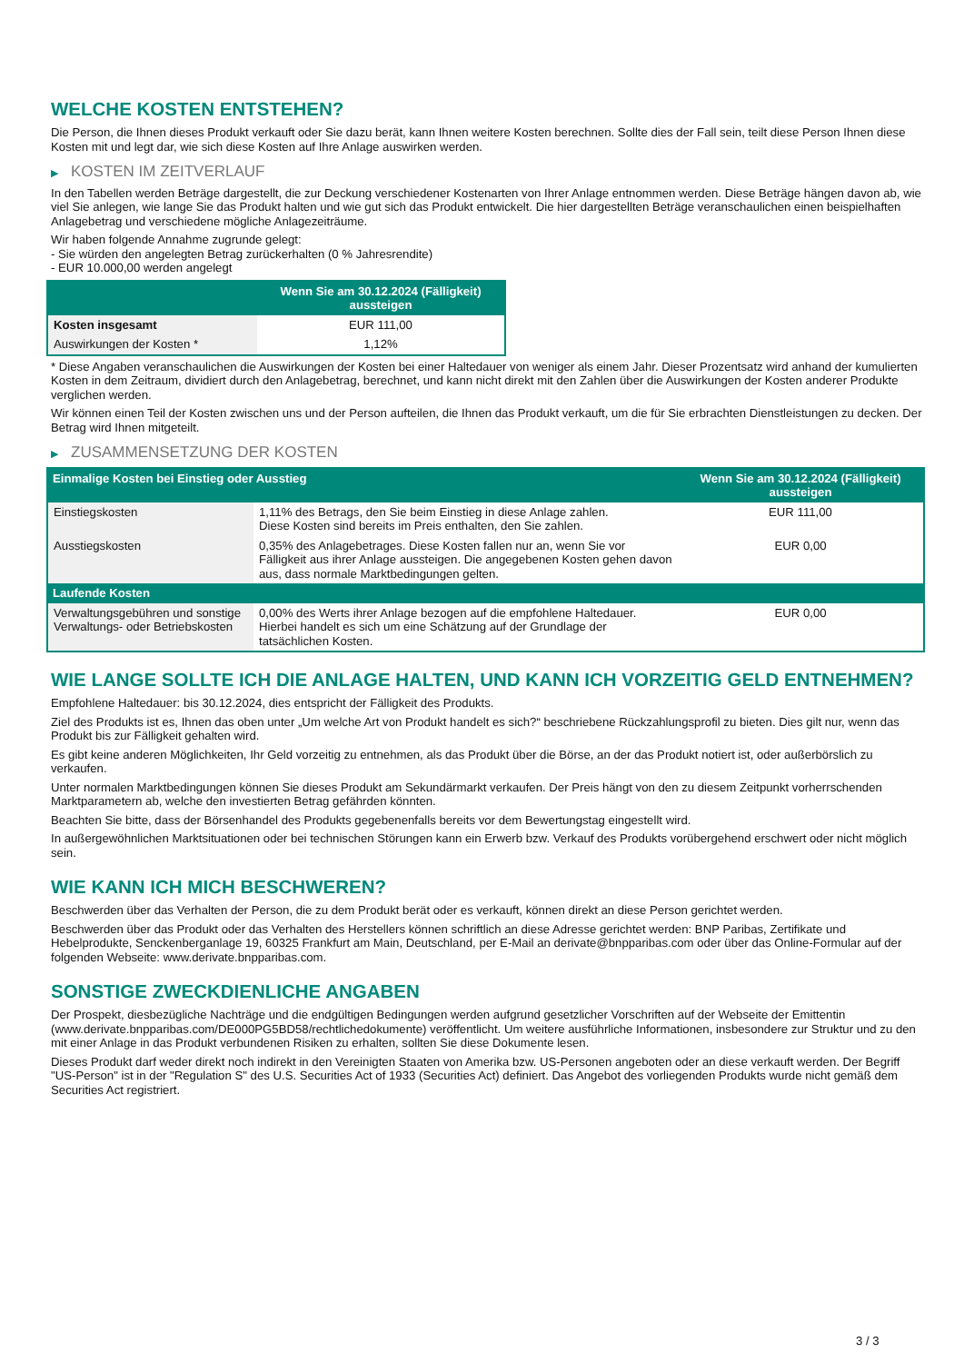WELCHE KOSTEN ENTSTEHEN?
Die Person, die Ihnen dieses Produkt verkauft oder Sie dazu berät, kann Ihnen weitere Kosten berechnen. Sollte dies der Fall sein, teilt diese Person Ihnen diese Kosten mit und legt dar, wie sich diese Kosten auf Ihre Anlage auswirken werden.
▶ KOSTEN IM ZEITVERLAUF
In den Tabellen werden Beträge dargestellt, die zur Deckung verschiedener Kostenarten von Ihrer Anlage entnommen werden. Diese Beträge hängen davon ab, wie viel Sie anlegen, wie lange Sie das Produkt halten und wie gut sich das Produkt entwickelt. Die hier dargestellten Beträge veranschaulichen einen beispielhaften Anlagebetrag und verschiedene mögliche Anlagezeiträume.
Wir haben folgende Annahme zugrunde gelegt:
- Sie würden den angelegten Betrag zurückerhalten (0 % Jahresrendite)
- EUR 10.000,00 werden angelegt
| | Wenn Sie am 30.12.2024 (Fälligkeit) aussteigen |
| --- | --- |
| Kosten insgesamt | EUR 111,00 |
| Auswirkungen der Kosten * | 1,12% |
* Diese Angaben veranschaulichen die Auswirkungen der Kosten bei einer Haltedauer von weniger als einem Jahr. Dieser Prozentsatz wird anhand der kumulierten Kosten in dem Zeitraum, dividiert durch den Anlagebetrag, berechnet, und kann nicht direkt mit den Zahlen über die Auswirkungen der Kosten anderer Produkte verglichen werden.
Wir können einen Teil der Kosten zwischen uns und der Person aufteilen, die Ihnen das Produkt verkauft, um die für Sie erbrachten Dienstleistungen zu decken. Der Betrag wird Ihnen mitgeteilt.
▶ ZUSAMMENSETZUNG DER KOSTEN
| Einmalige Kosten bei Einstieg oder Ausstieg | | Wenn Sie am 30.12.2024 (Fälligkeit) aussteigen |
| --- | --- | --- |
| Einstiegskosten | 1,11% des Betrags, den Sie beim Einstieg in diese Anlage zahlen. Diese Kosten sind bereits im Preis enthalten, den Sie zahlen. | EUR 111,00 |
| Ausstiegskosten | 0,35% des Anlagebetrages. Diese Kosten fallen nur an, wenn Sie vor Fälligkeit aus ihrer Anlage aussteigen. Die angegebenen Kosten gehen davon aus, dass normale Marktbedingungen gelten. | EUR 0,00 |
| Laufende Kosten | | |
| Verwaltungsgebühren und sonstige Verwaltungs- oder Betriebskosten | 0,00% des Werts ihrer Anlage bezogen auf die empfohlene Haltedauer. Hierbei handelt es sich um eine Schätzung auf der Grundlage der tatsächlichen Kosten. | EUR 0,00 |
WIE LANGE SOLLTE ICH DIE ANLAGE HALTEN, UND KANN ICH VORZEITIG GELD ENTNEHMEN?
Empfohlene Haltedauer: bis 30.12.2024, dies entspricht der Fälligkeit des Produkts.
Ziel des Produkts ist es, Ihnen das oben unter „Um welche Art von Produkt handelt es sich?“ beschriebene Rückzahlungsprofil zu bieten. Dies gilt nur, wenn das Produkt bis zur Fälligkeit gehalten wird.
Es gibt keine anderen Möglichkeiten, Ihr Geld vorzeitig zu entnehmen, als das Produkt über die Börse, an der das Produkt notiert ist, oder außerbörslich zu verkaufen.
Unter normalen Marktbedingungen können Sie dieses Produkt am Sekundärmarkt verkaufen. Der Preis hängt von den zu diesem Zeitpunkt vorherrschenden Marktparametern ab, welche den investierten Betrag gefährden könnten.
Beachten Sie bitte, dass der Börsenhandel des Produkts gegebenenfalls bereits vor dem Bewertungstag eingestellt wird.
In außergewöhnlichen Marktsituationen oder bei technischen Störungen kann ein Erwerb bzw. Verkauf des Produkts vorübergehend erschwert oder nicht möglich sein.
WIE KANN ICH MICH BESCHWEREN?
Beschwerden über das Verhalten der Person, die zu dem Produkt berät oder es verkauft, können direkt an diese Person gerichtet werden.
Beschwerden über das Produkt oder das Verhalten des Herstellers können schriftlich an diese Adresse gerichtet werden: BNP Paribas, Zertifikate und Hebelprodukte, Senckenberganlage 19, 60325 Frankfurt am Main, Deutschland, per E-Mail an derivate@bnpparibas.com oder über das Online-Formular auf der folgenden Webseite: www.derivate.bnpparibas.com.
SONSTIGE ZWECKDIENLICHE ANGABEN
Der Prospekt, diesbezügliche Nachträge und die endgültigen Bedingungen werden aufgrund gesetzlicher Vorschriften auf der Webseite der Emittentin (www.derivate.bnpparibas.com/DE000PG5BD58/rechtlichedokumente) veröffentlicht. Um weitere ausführliche Informationen, insbesondere zur Struktur und zu den mit einer Anlage in das Produkt verbundenen Risiken zu erhalten, sollten Sie diese Dokumente lesen.
Dieses Produkt darf weder direkt noch indirekt in den Vereinigten Staaten von Amerika bzw. US-Personen angeboten oder an diese verkauft werden. Der Begriff "US-Person" ist in der "Regulation S" des U.S. Securities Act of 1933 (Securities Act) definiert. Das Angebot des vorliegenden Produkts wurde nicht gemäß dem Securities Act registriert.
3 / 3